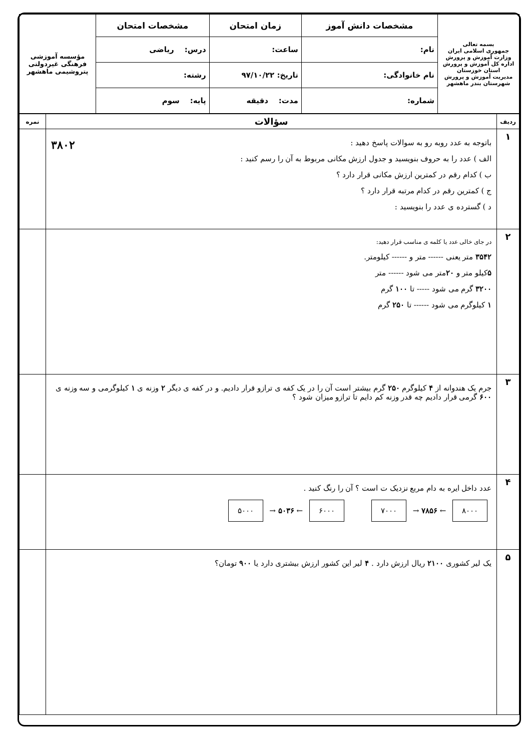| بسمه تعالی جمهوری اسلامی ایران وزارت آموزش و پرورش اداره کل آموزش و پرورش استان خوزستان مدیریت آموزش و پرورش شهرستان بندر ماهشهر | مشخصات دانش آموز | زمان امتحان | مشخصات امتحان | مؤسسه آموزشی فرهنگی غیردولتی پتروشیمی ماهشهر |
| | نام: | ساعت: | درس: ریاضی | |
| | نام خانوادگی: | تاریخ: ۹۷/۱۰/۲۲ | رشته: | |
| | شماره: | مدت: دقیقه | پایه: سوم | |
| ردیف | سؤالات | نمره |
| --- | --- | --- |
| ۱ | باتوجه به عدد روبه رو به سوالات پاسخ دهید : ۳۸۰۲ الف ) عدد را به حروف بنویسید و جدول ارزش مکانی مربوط به آن را رسم کنید : ب ) کدام رقم در کمترین ارزش مکانی قرار دارد ؟ ج ) کمترین رقم در کدام مرتبه قرار دارد ؟ د ) گسترده ی عدد را بنویسید : | |
| ۲ | در جای خالی عدد یا کلمه ی مناسب قرار دهید: ۳۵۴۲ متر یعنی ------ متر و ------ کیلومتر. ۵ کیلو متر و ۲۰ متر می شود ------ متر ۳۲۰۰ گرم می شود ----- تا ۱۰۰ گرم ۱ کیلوگرم می شود ------ تا ۲۵۰ گرم | |
| ۳ | جرم یک هندوانه از ۴ کیلوگرم ۲۵۰ گرم بیشتر است آن را در یک کفه ی ترازو قرار دادیم. و در کفه ی دیگر ۲ وزنه ی ۱ کیلوگرمی و سه وزنه ی ۶۰۰ گرمی قرار دادیم چه قدر وزنه کم دایم تا ترازو میزان شود ؟ | |
| ۴ | عدد داخل ایره به دام مربع نزدیک ت است ؟ آن را رنگ کنید . ۸۰۰۰ ← ۷۸۵۶ → ۷۰۰۰ ۶۰۰۰ ← ۵۰۳۶ → ۵۰۰۰ | |
| ۵ | یک لیر کشوری ۲۱۰۰ ریال ارزش دارد . ۴ لیر این کشور ارزش بیشتری دارد یا ۹۰۰ تومان؟ | |